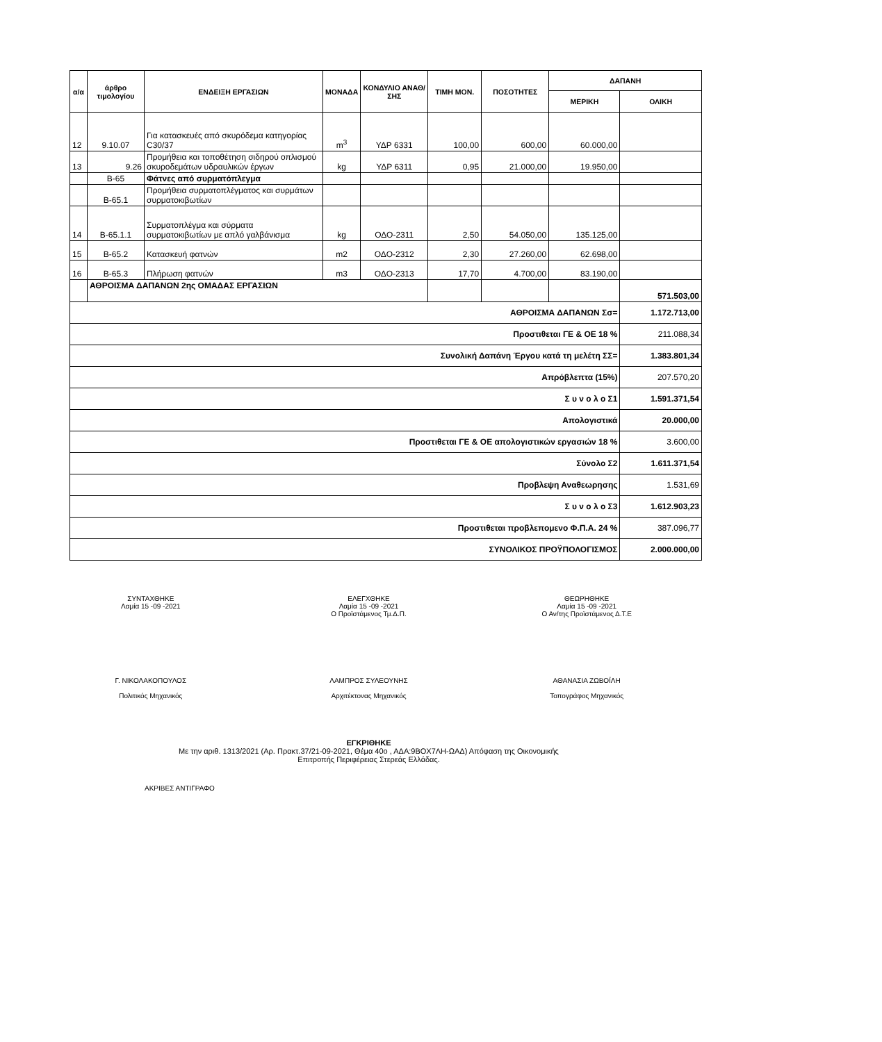| α/α | άρθρο τιμολογίου | ΕΝΔΕΙΞΗ ΕΡΓΑΣΙΩΝ | ΜΟΝΑΔΑ | ΚΟΝΔΥΛΙΟ ΑΝΑΘ/ΣΗΣ | ΤΙΜΗ ΜΟΝ. | ΠΟΣΟΤΗΤΕΣ | ΔΑΠΑΝΗ | |
| --- | --- | --- | --- | --- | --- | --- | --- | --- |
| | | | | | | | ΜΕΡΙΚΗ | ΟΛΙΚΗ |
| 12 | 9.10.07 | Για κατασκευές από σκυρόδεμα κατηγορίας C30/37 | m<sup>3</sup> | ΥΔΡ 6331 | 100,00 | 600,00 | 60.000,00 | |
| 13 | 9.26 | Προμήθεια και τοποθέτηση σιδηρού οπλισμού σκυροδεμάτων υδραυλικών έργων | kg | ΥΔΡ 6311 | 0,95 | 21.000,00 | 19.950,00 | |
| | Β-65 | Φάτνες από συρματόπλεγμα | | | | | | |
| | Β-65.1 | Προμήθεια συρματοπλέγματος και συρμάτων συρματοκιβωτίων | | | | | | |
| 14 | Β-65.1.1 | Συρματοπλέγμα και σύρματα συρματοκιβωτίων με απλό γαλβάνισμα | kg | ΟΔΟ-2311 | 2,50 | 54.050,00 | 135.125,00 | |
| 15 | Β-65.2 | Κατασκευή φατνών | m2 | ΟΔΟ-2312 | 2,30 | 27.260,00 | 62.698,00 | |
| 16 | Β-65.3 | Πλήρωση φατνών | m3 | ΟΔΟ-2313 | 17,70 | 4.700,00 | 83.190,00 | |
| | ΑΘΡΟΙΣΜΑ ΔΑΠΑΝΩΝ 2ης ΟΜΑΔΑΣ ΕΡΓΑΣΙΩΝ | | | | | | | 571.503,00 |
| ΑΘΡΟΙΣΜΑ ΔΑΠΑΝΩΝ Σσ= | | | | | | | | 1.172.713,00 |
| Προστιθεται ΓΕ & ΟΕ 18 % | | | | | | | | 211.088,34 |
| Συνολική Δαπάνη Έργου κατά τη μελέτη ΣΣ= | | | | | | | | 1.383.801,34 |
| Απρόβλεπτα (15%) | | | | | | | | 207.570,20 |
| Σ υ ν ο λ ο Σ1 | | | | | | | | 1.591.371,54 |
| Απολογιστικά | | | | | | | | 20.000,00 |
| Προστιθεται ΓΕ & ΟΕ απολογιστικών εργασιών 18 % | | | | | | | | 3.600,00 |
| Σύνολο Σ2 | | | | | | | | 1.611.371,54 |
| Προβλεψη Αναθεωρησης | | | | | | | | 1.531,69 |
| Σ υ ν ο λ ο Σ3 | | | | | | | | 1.612.903,23 |
| Προστιθεται προβλεπομενο Φ.Π.Α. 24 % | | | | | | | | 387.096,77 |
| ΣΥΝΟΛΙΚΟΣ ΠΡΟΫΠΟΛΟΓΙΣΜΟΣ | | | | | | | | 2.000.000,00 |
ΣΥΝΤΑΧΘΗΚΕ
Λαμία 15 -09 -2021
ΕΛΕΓΧΘΗΚΕ
Λαμία 15 -09 -2021
Ο Προϊστάμενος Τμ.Δ.Π.
ΘΕΩΡΗΘΗΚΕ
Λαμία 15 -09 -2021
Ο Αν/της Προϊστάμενος Δ.Τ.Ε
Γ. ΝΙΚΟΛΑΚΟΠΟΥΛΟΣ
Πολιτικός Μηχανικός
ΛΑΜΠΡΟΣ ΣΥΛΕΟΥΝΗΣ
Αρχιτέκτονας Μηχανικός
ΑΘΑΝΑΣΙΑ ΖΩΒΟΪΛΗ
Τοπογράφος Μηχανικός
ΕΓΚΡΙΘΗΚΕ
Με την αριθ. 1313/2021 (Αρ. Πρακτ.37/21-09-2021, Θέμα 40ο , ΑΔΑ:9ΒΟΧ7ΛΗ-ΩΑΔ) Απόφαση της Οικονομικής
Επιτροπής Περιφέρειας Στερεάς Ελλάδας.
ΑΚΡΙΒΕΣ ΑΝΤΙΓΡΑΦΟ